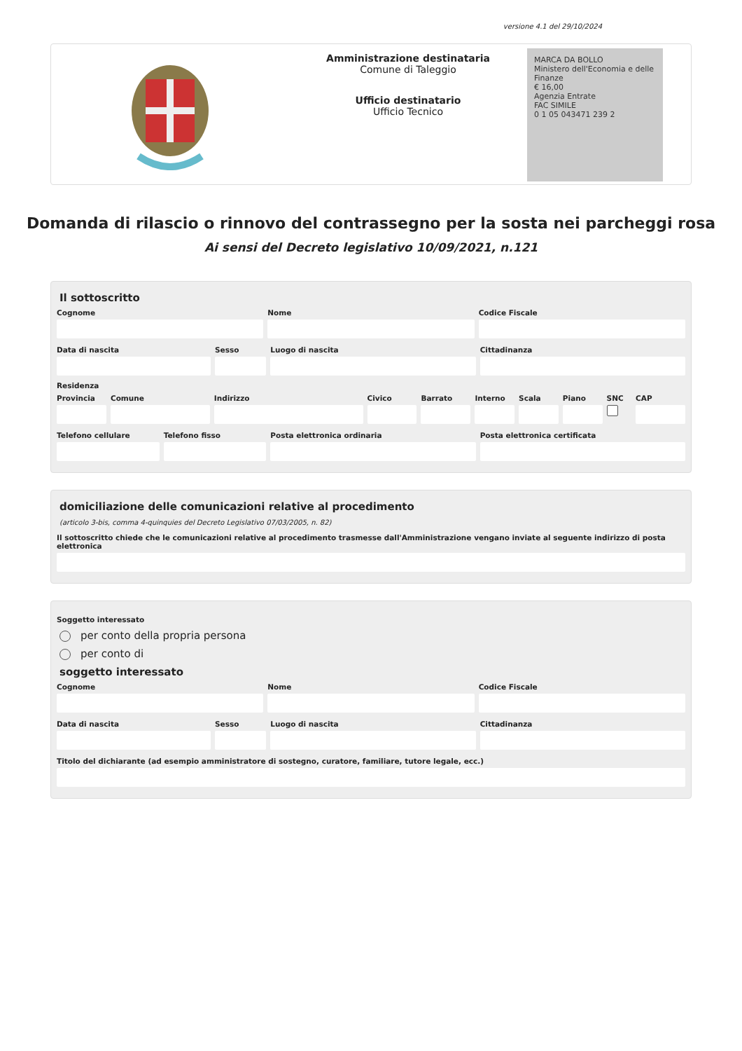versione 4.1 del 29/10/2024
Amministrazione destinataria
Comune di Taleggio
Ufficio destinatario
Ufficio Tecnico
MARCA DA BOLLO
Ministero dell'Economia e delle Finanze
€ 16,00
Agenzia Entrate
FAC SIMILE
0 1 05 043471 239 2
Domanda di rilascio o rinnovo del contrassegno per la sosta nei parcheggi rosa
Ai sensi del Decreto legislativo 10/09/2021, n.121
Il sottoscritto
Cognome Nome Codice Fiscale
Data di nascita Sesso Luogo di nascita Cittadinanza
Residenza
Provincia Comune Indirizzo Civico Barrato Interno Scala Piano SNC CAP
Telefono cellulare Telefono fisso Posta elettronica ordinaria Posta elettronica certificata
domiciliazione delle comunicazioni relative al procedimento
(articolo 3-bis, comma 4-quinquies del Decreto Legislativo 07/03/2005, n. 82)
Il sottoscritto chiede che le comunicazioni relative al procedimento trasmesse dall'Amministrazione vengano inviate al seguente indirizzo di posta elettronica
Soggetto interessato
per conto della propria persona
per conto di
soggetto interessato
Cognome Nome Codice Fiscale
Data di nascita Sesso Luogo di nascita Cittadinanza
Titolo del dichiarante (ad esempio amministratore di sostegno, curatore, familiare, tutore legale, ecc.)